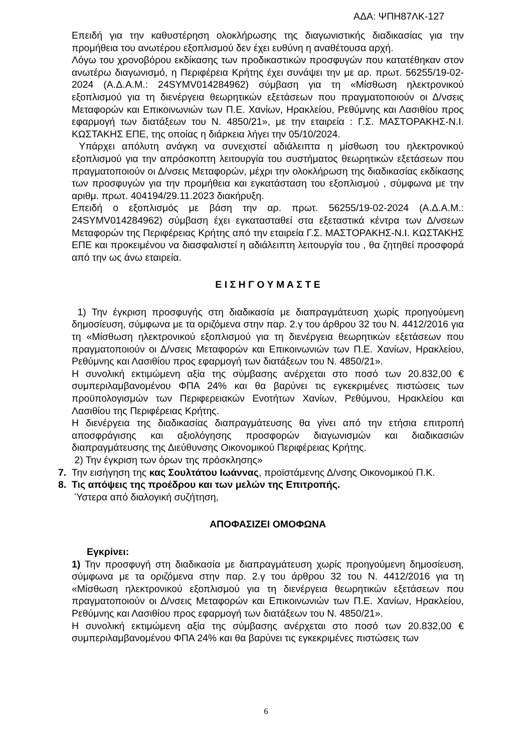ΑΔΑ: ΨΠΗ87ΛΚ-127
Επειδή για την καθυστέρηση ολοκλήρωσης της διαγωνιστικής διαδικασίας για την προμήθεια του ανωτέρου εξοπλισμού δεν έχει ευθύνη η αναθέτουσα αρχή.
Λόγω του χρονοβόρου εκδίκασης των προδικαστικών προσφυγών που κατατέθηκαν στον ανωτέρω διαγωνισμό, η Περιφέρεια Κρήτης έχει συνάψει την με αρ. πρωτ. 56255/19-02-2024 (Α.Δ.Α.Μ.: 24SYMV014284962) σύμβαση για τη «Μίσθωση ηλεκτρονικού εξοπλισμού για τη διενέργεια θεωρητικών εξετάσεων που πραγματοποιούν οι Δ/νσεις Μεταφορών και Επικοινωνιών των Π.Ε. Χανίων, Ηρακλείου, Ρεθύμνης και Λασιθίου προς εφαρμογή των διατάξεων του Ν. 4850/21», με την εταιρεία : Γ.Σ. ΜΑΣΤΟΡΑΚΗΣ-Ν.Ι. ΚΩΣΤΑΚΗΣ ΕΠΕ, της οποίας η διάρκεια λήγει την 05/10/2024.
Υπάρχει απόλυτη ανάγκη να συνεχιστεί αδιάλειπτα η μίσθωση του ηλεκτρονικού εξοπλισμού για την απρόσκοπτη λειτουργία του συστήματος θεωρητικών εξετάσεων που πραγματοποιούν οι Δ/νσεις Μεταφορών, μέχρι την ολοκλήρωση της διαδικασίας εκδίκασης των προσφυγών για την προμήθεια και εγκατάσταση του εξοπλισμού , σύμφωνα με την αριθμ. πρωτ. 404194/29.11.2023 διακήρυξη.
Επειδή ο εξοπλισμός με βάση την αρ. πρωτ. 56255/19-02-2024 (Α.Δ.Α.Μ.: 24SYMV014284962) σύμβαση έχει εγκατασταθεί στα εξεταστικά κέντρα των Δ/νσεων Μεταφορών της Περιφέρειας Κρήτης από την εταιρεία Γ.Σ. ΜΑΣΤΟΡΑΚΗΣ-Ν.Ι. ΚΩΣΤΑΚΗΣ ΕΠΕ και προκειμένου να διασφαλιστεί η αδιάλειπτη λειτουργία του , θα ζητηθεί προσφορά από την ως άνω εταιρεία.
Ε Ι Σ Η Γ Ο Υ Μ Α Σ Τ Ε
1) Την έγκριση προσφυγής στη διαδικασία με διαπραγμάτευση χωρίς προηγούμενη δημοσίευση, σύμφωνα με τα οριζόμενα στην παρ. 2.γ του άρθρου 32 του Ν. 4412/2016 για τη «Μίσθωση ηλεκτρονικού εξοπλισμού για τη διενέργεια θεωρητικών εξετάσεων που πραγματοποιούν οι Δ/νσεις Μεταφορών και Επικοινωνιών των Π.Ε. Χανίων, Ηρακλείου, Ρεθύμνης και Λασιθίου προς εφαρμογή των διατάξεων του Ν. 4850/21».
Η συνολική εκτιμώμενη αξία της σύμβασης ανέρχεται στο ποσό των 20.832,00 € συμπεριλαμβανομένου ΦΠΑ 24% και θα βαρύνει τις εγκεκριμένες πιστώσεις των προϋπολογισμών των Περιφερειακών Ενοτήτων Χανίων, Ρεθύμνου, Ηρακλείου και Λασιθίου της Περιφέρειας Κρήτης.
Η διενέργεια της διαδικασίας διαπραγμάτευσης θα γίνει από την ετήσια επιτροπή αποσφράγισης και αξιολόγησης προσφορών διαγωνισμών και διαδικασιών διαπραγμάτευσης της Διεύθυνσης Οικονομικού Περιφέρειας Κρήτης.
2) Την έγκριση των όρων της πρόσκλησης»
7. Την εισήγηση της κας Σουλτάτου Ιωάννας, προϊστάμενης Δ/νσης Οικονομικού Π.Κ.
8. Τις απόψεις της προέδρου και των μελών της Επιτροπής.
Ύστερα από διαλογική συζήτηση,
ΑΠΟΦΑΣΙΖΕΙ ΟΜΟΦΩΝΑ
Εγκρίνει:
1) Την προσφυγή στη διαδικασία με διαπραγμάτευση χωρίς προηγούμενη δημοσίευση, σύμφωνα με τα οριζόμενα στην παρ. 2.γ του άρθρου 32 του Ν. 4412/2016 για τη «Μίσθωση ηλεκτρονικού εξοπλισμού για τη διενέργεια θεωρητικών εξετάσεων που πραγματοποιούν οι Δ/νσεις Μεταφορών και Επικοινωνιών των Π.Ε. Χανίων, Ηρακλείου, Ρεθύμνης και Λασιθίου προς εφαρμογή των διατάξεων του Ν. 4850/21».
Η συνολική εκτιμώμενη αξία της σύμβασης ανέρχεται στο ποσό των 20.832,00 € συμπεριλαμβανομένου ΦΠΑ 24% και θα βαρύνει τις εγκεκριμένες πιστώσεις των
6